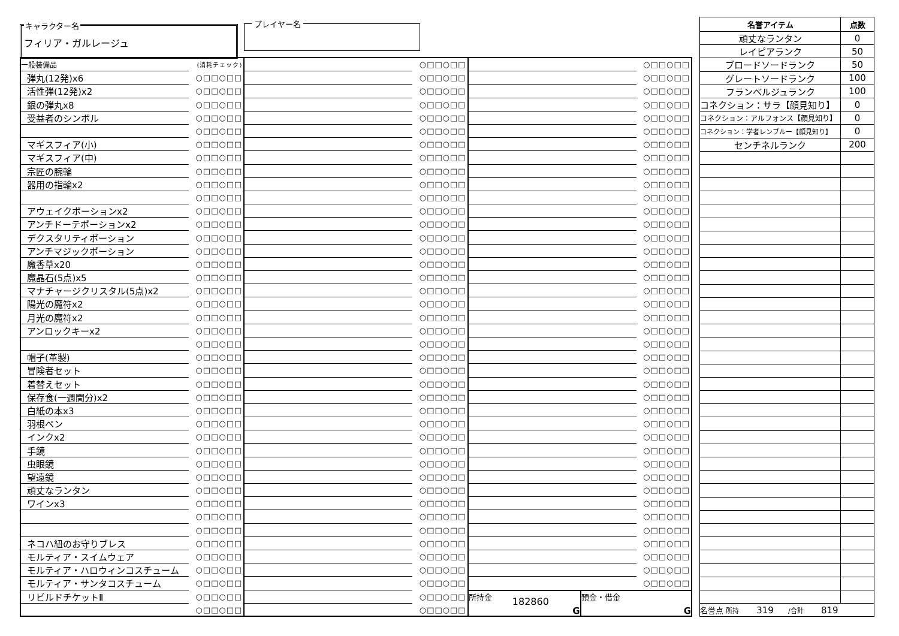キャラクター名
フィリア・ガルレージュ
プレイヤー名
| 一般装備品 | (消耗チェック) |
| 弾丸(12発)x6 | ○□□○□□ |
| 活性弾(12発)x2 | ○□□○□□ |
| 銀の弾丸x8 | ○□□○□□ |
| 受益者のシンボル | ○□□○□□ |
| | ○□□○□□ |
| マギスフィア(小) | ○□□○□□ |
| マギスフィア(中) | ○□□○□□ |
| 宗匠の腕輪 | ○□□○□□ |
| 器用の指輪x2 | ○□□○□□ |
| | ○□□○□□ |
| アウェイクポーションx2 | ○□□○□□ |
| アンチドーテポーションx2 | ○□□○□□ |
| デクスタリティポーション | ○□□○□□ |
| アンチマジックポーション | ○□□○□□ |
| 魔香草x20 | ○□□○□□ |
| 魔晶石(5点)x5 | ○□□○□□ |
| マナチャージクリスタル(5点)x2 | ○□□○□□ |
| 陽光の魔符x2 | ○□□○□□ |
| 月光の魔符x2 | ○□□○□□ |
| アンロックキーx2 | ○□□○□□ |
| | ○□□○□□ |
| 帽子(革製) | ○□□○□□ |
| 冒険者セット | ○□□○□□ |
| 着替えセット | ○□□○□□ |
| 保存食(一週間分)x2 | ○□□○□□ |
| 白紙の本x3 | ○□□○□□ |
| 羽根ペン | ○□□○□□ |
| インクx2 | ○□□○□□ |
| 手鏡 | ○□□○□□ |
| 虫眼鏡 | ○□□○□□ |
| 望遠鏡 | ○□□○□□ |
| 頑丈なランタン | ○□□○□□ |
| ワインx3 | ○□□○□□ |
| | ○□□○□□ |
| | ○□□○□□ |
| ネコハ紐のお守りブレス | ○□□○□□ |
| モルティア・スイムウェア | ○□□○□□ |
| モルティア・ハロウィンコスチューム | ○□□○□□ |
| モルティア・サンタコスチューム | ○□□○□□ |
| リビルドチケットⅡ | ○□□○□□ |
| | ○□□○□□ |
| | ○□□○□□ |
| | ○□□○□□ |
| | ○□□○□□ |
| | ○□□○□□ |
| | ○□□○□□ |
| | ○□□○□□ |
| | ○□□○□□ |
| | ○□□○□□ |
| | ○□□○□□ |
| | ○□□○□□ |
| | ○□□○□□ |
| | ○□□○□□ |
| | ○□□○□□ |
| | ○□□○□□ |
| | ○□□○□□ |
| | ○□□○□□ |
| | ○□□○□□ |
| | ○□□○□□ |
| | ○□□○□□ |
| | ○□□○□□ |
| | ○□□○□□ |
| | ○□□○□□ |
| | ○□□○□□ |
| | ○□□○□□ |
| | ○□□○□□ |
| | ○□□○□□ |
| | ○□□○□□ |
| | ○□□○□□ |
| | ○□□○□□ |
| | ○□□○□□ |
| | ○□□○□□ |
| | ○□□○□□ |
| | ○□□○□□ |
| | ○□□○□□ |
| | ○□□○□□ |
| | ○□□○□□ |
| | ○□□○□□ |
| | ○□□○□□ |
| | ○□□○□□ |
| | ○□□○□□ |
| | ○□□○□□ |
| | ○□□○□□ |
| | ○□□○□□ |
| | ○□□○□□ |
| | ○□□○□□ |
| | ○□□○□□ |
| | ○□□○□□ |
| | ○□□○□□ |
| | ○□□○□□ |
| | ○□□○□□ |
| | ○□□○□□ |
| | ○□□○□□ |
| | ○□□○□□ |
| | ○□□○□□ |
| | ○□□○□□ |
| | ○□□○□□ |
| | ○□□○□□ |
| | ○□□○□□ |
| | ○□□○□□ |
| | ○□□○□□ |
| | ○□□○□□ |
| | ○□□○□□ |
| | ○□□○□□ |
| | ○□□○□□ |
| | ○□□○□□ |
| | ○□□○□□ |
| | ○□□○□□ |
| | ○□□○□□ |
| | ○□□○□□ |
| | ○□□○□□ |
| | ○□□○□□ |
| | ○□□○□□ |
| | ○□□○□□ |
| | ○□□○□□ |
| | ○□□○□□ |
| | ○□□○□□ |
| | ○□□○□□ |
| | ○□□○□□ |
| | ○□□○□□ |
| | ○□□○□□ |
| | ○□□○□□ |
| | ○□□○□□ |
| 所持金 182860 G | 預金・借金 G |
| 名誉アイテム | 点数 |
| --- | --- |
| 頑丈なランタン | 0 |
| レイピアランク | 50 |
| ブロードソードランク | 50 |
| グレートソードランク | 100 |
| フランベルジュランク | 100 |
| コネクション：サラ【顔見知り】 | 0 |
| コネクション：アルフォンス【顔見知り】 | 0 |
| コネクション：学者レンブルー【顔見知り】 | 0 |
| センチネルランク | 200 |
| 名誉点 所持 319 /合計 819 | |